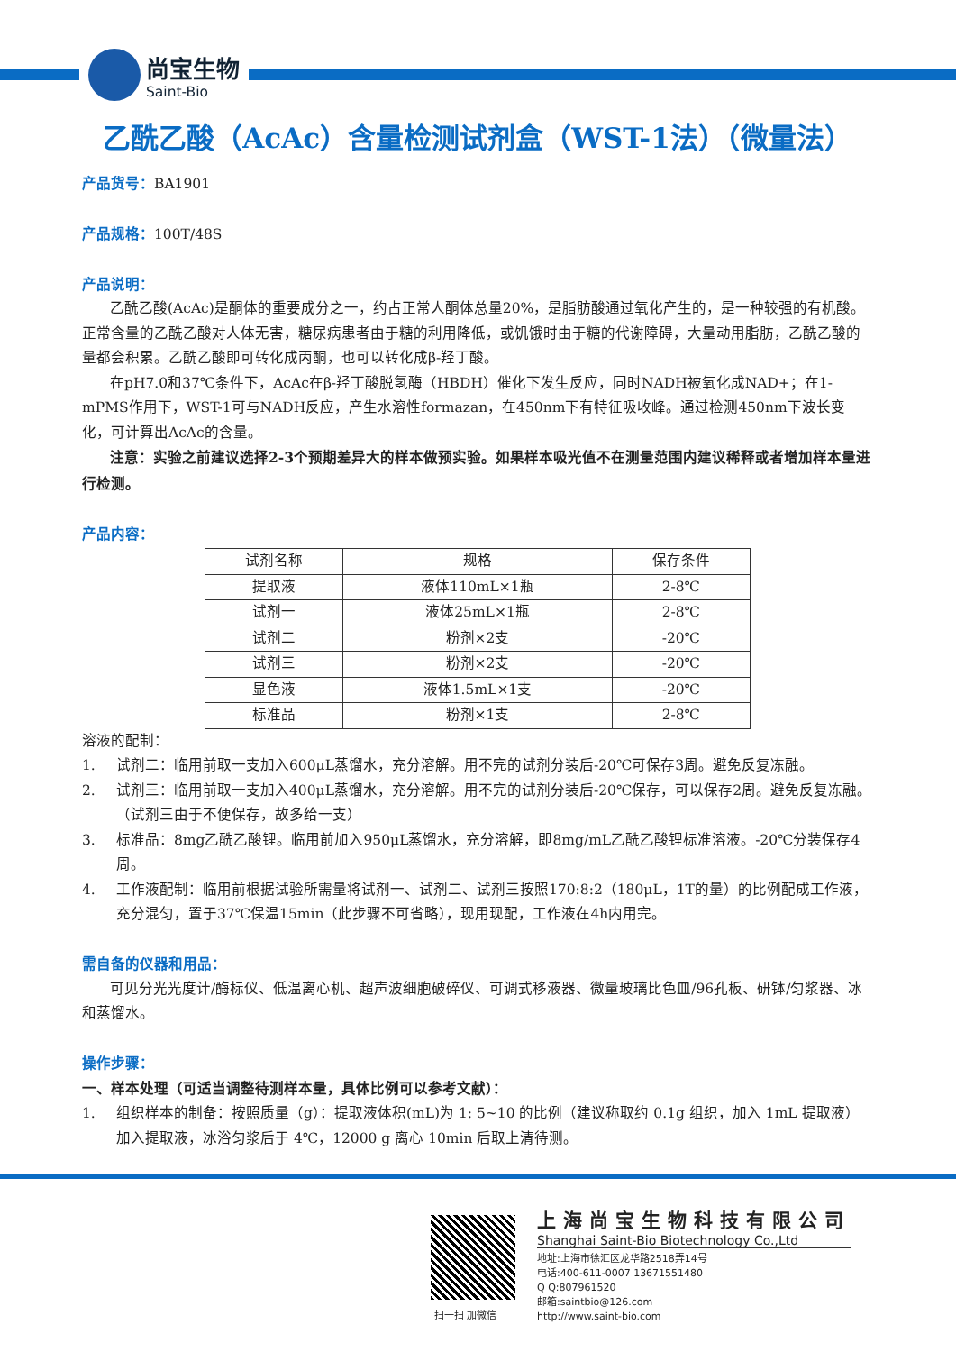尚宝生物
Saint-Bio
乙酰乙酸（AcAc）含量检测试剂盒（WST-1法）（微量法）
产品货号：BA1901
产品规格：100T/48S
产品说明：
乙酰乙酸(AcAc)是酮体的重要成分之一，约占正常人酮体总量20%，是脂肪酸通过氧化产生的，是一种较强的有机酸。正常含量的乙酰乙酸对人体无害，糖尿病患者由于糖的利用降低，或饥饿时由于糖的代谢障碍，大量动用脂肪，乙酰乙酸的量都会积累。乙酰乙酸即可转化成丙酮，也可以转化成β-羟丁酸。
在pH7.0和37℃条件下，AcAc在β-羟丁酸脱氢酶（HBDH）催化下发生反应，同时NADH被氧化成NAD+；在1-mPMS作用下，WST-1可与NADH反应，产生水溶性formazan，在450nm下有特征吸收峰。通过检测450nm下波长变化，可计算出AcAc的含量。
注意：实验之前建议选择2-3个预期差异大的样本做预实验。如果样本吸光值不在测量范围内建议稀释或者增加样本量进行检测。
产品内容：
| 试剂名称 | 规格 | 保存条件 |
| 提取液 | 液体110mL×1瓶 | 2-8℃ |
| 试剂一 | 液体25mL×1瓶 | 2-8℃ |
| 试剂二 | 粉剂×2支 | -20℃ |
| 试剂三 | 粉剂×2支 | -20℃ |
| 显色液 | 液体1.5mL×1支 | -20℃ |
| 标准品 | 粉剂×1支 | 2-8℃ |
溶液的配制：
1. 试剂二：临用前取一支加入600μL蒸馏水，充分溶解。用不完的试剂分装后-20℃可保存3周。避免反复冻融。
2. 试剂三：临用前取一支加入400μL蒸馏水，充分溶解。用不完的试剂分装后-20℃保存，可以保存2周。避免反复冻融。（试剂三由于不便保存，故多给一支）
3. 标准品：8mg乙酰乙酸锂。临用前加入950μL蒸馏水，充分溶解，即8mg/mL乙酰乙酸锂标准溶液。-20℃分装保存4周。
4. 工作液配制：临用前根据试验所需量将试剂一、试剂二、试剂三按照170:8:2（180μL，1T的量）的比例配成工作液，充分混匀，置于37℃保温15min（此步骤不可省略），现用现配，工作液在4h内用完。
需自备的仪器和用品：
可见分光光度计/酶标仪、低温离心机、超声波细胞破碎仪、可调式移液器、微量玻璃比色皿/96孔板、研钵/匀浆器、冰和蒸馏水。
操作步骤：
一、样本处理（可适当调整待测样本量，具体比例可以参考文献）：
1. 组织样本的制备：按照质量（g）：提取液体积(mL)为 1: 5~10 的比例（建议称取约 0.1g 组织，加入 1mL 提取液）加入提取液，冰浴匀浆后于 4℃，12000 g 离心 10min 后取上清待测。
扫一扫 加微信
上海尚宝生物科技有限公司
Shanghai Saint-Bio Biotechnology Co.,Ltd
地址:上海市徐汇区龙华路2518弄14号
电话:400-611-0007 13671551480
Q Q:807961520
邮箱:saintbio@126.com
http://www.saint-bio.com